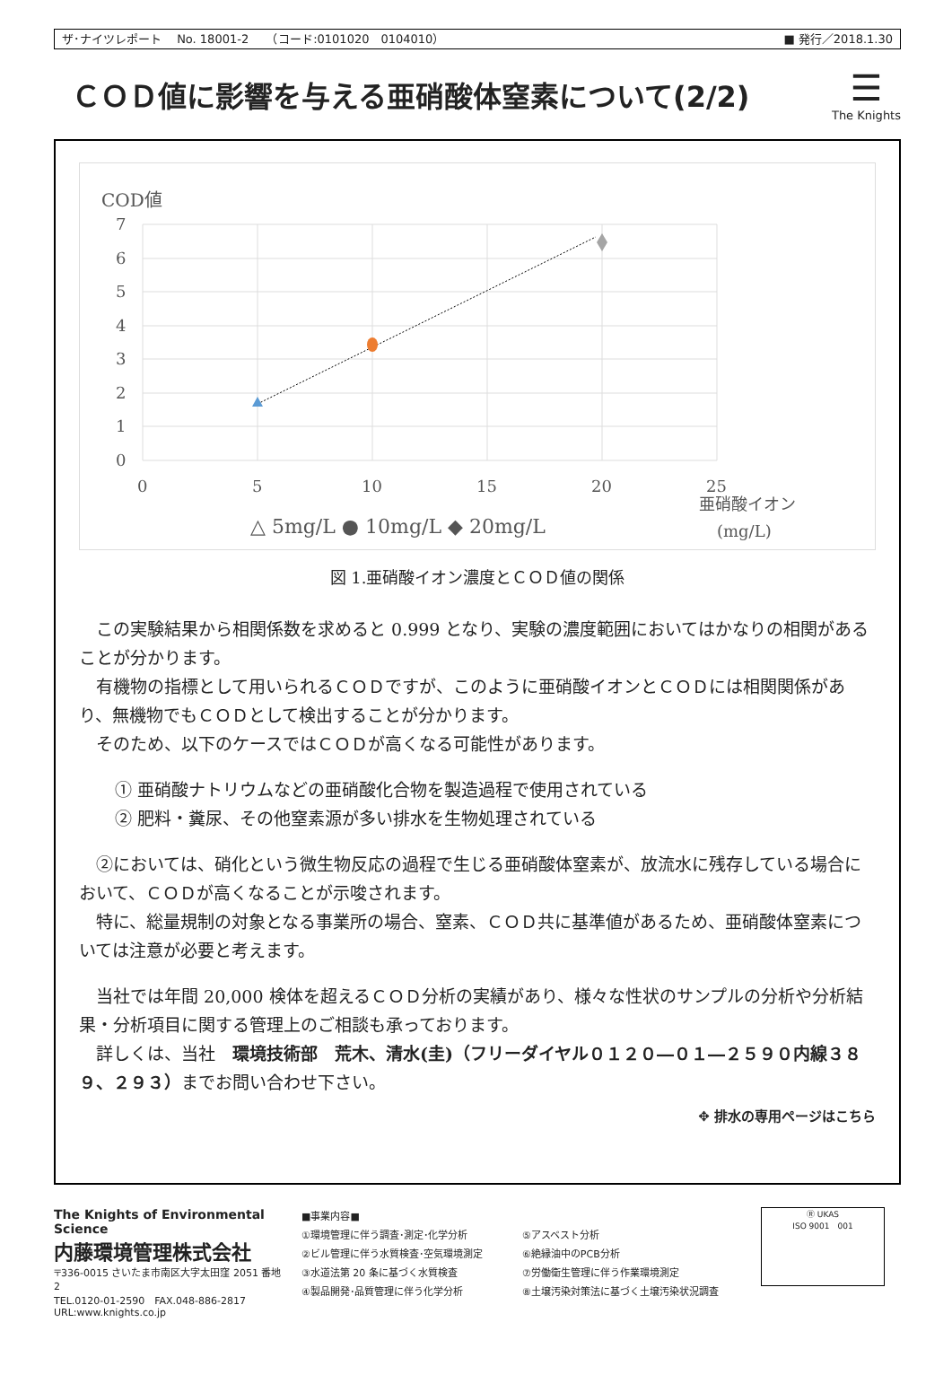ザ･ナイツレポート　 No. 18001-2　　（コード:0101020　0104010） ■ 発行／2018.1.30
ＣＯＤ値に影響を与える亜硝酸体窒素について(2/2)
☰
The Knights
COD値
7
6
5
4
3
2
1
0
0
5
10
15
20
25
亜硝酸イオン
(mg/L)
△ 5mg/L ● 10mg/L ◆ 20mg/L
図 1.亜硝酸イオン濃度とＣＯＤ値の関係
この実験結果から相関係数を求めると 0.999 となり、実験の濃度範囲においてはかなりの相関があることが分かります。
有機物の指標として用いられるＣＯＤですが、このように亜硝酸イオンとＣＯＤには相関関係があり、無機物でもＣＯＤとして検出することが分かります。
そのため、以下のケースではＣＯＤが高くなる可能性があります。
① 亜硝酸ナトリウムなどの亜硝酸化合物を製造過程で使用されている
② 肥料・糞尿、その他窒素源が多い排水を生物処理されている
②においては、硝化という微生物反応の過程で生じる亜硝酸体窒素が、放流水に残存している場合において、ＣＯＤが高くなることが示唆されます。
特に、総量規制の対象となる事業所の場合、窒素、ＣＯＤ共に基準値があるため、亜硝酸体窒素については注意が必要と考えます。
当社では年間 20,000 検体を超えるＣＯＤ分析の実績があり、様々な性状のサンプルの分析や分析結果・分析項目に関する管理上のご相談も承っております。
詳しくは、当社　環境技術部　荒木、清水(圭)（フリーダイヤル０１２０―０１―２５９０内線３８９、２９３）までお問い合わせ下さい。
✥ 排水の専用ページはこちら
The Knights of Environmental Science
内藤環境管理株式会社
〒336-0015 さいたま市南区大字太田窪 2051 番地 2
TEL.0120-01-2590　FAX.048-886-2817
URL:www.knights.co.jp
■事業内容■
①環境管理に伴う調査･測定･化学分析
②ビル管理に伴う水質検査･空気環境測定
③水道法第 20 条に基づく水質検査
④製品開発･品質管理に伴う化学分析
⑤アスベスト分析
⑥絶縁油中のPCB分析
⑦労働衛生管理に伴う作業環境測定
⑧土壌汚染対策法に基づく土壌汚染状況調査
Ⓡ UKAS
ISO 9001　001